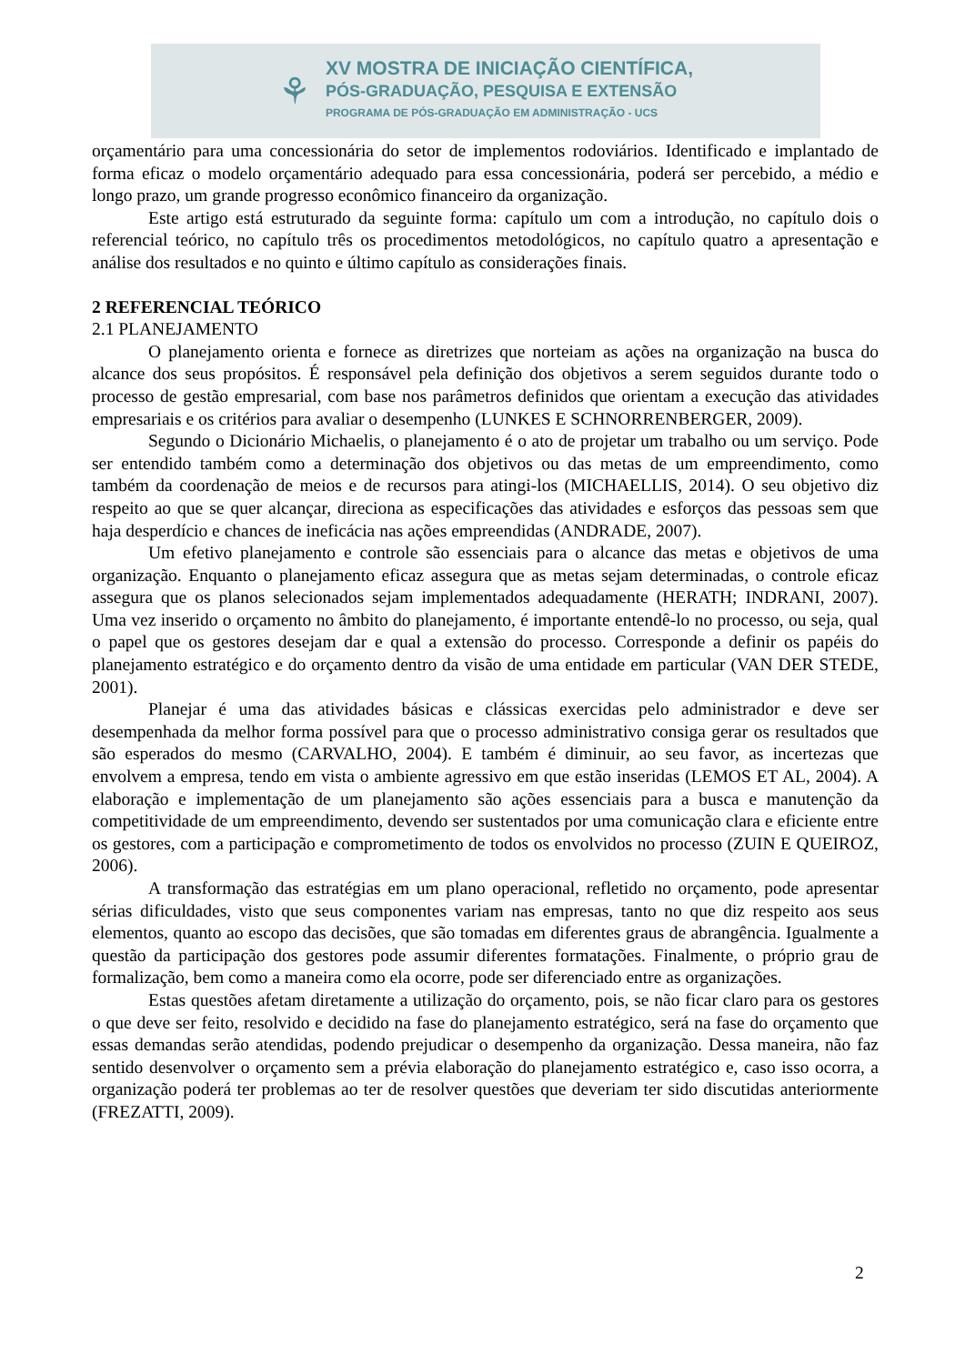⚘
XV MOSTRA DE INICIAÇÃO CIENTÍFICA,
PÓS-GRADUAÇÃO, PESQUISA E EXTENSÃO
PROGRAMA DE PÓS-GRADUAÇÃO EM ADMINISTRAÇÃO - UCS
orçamentário para uma concessionária do setor de implementos rodoviários. Identificado e implantado de forma eficaz o modelo orçamentário adequado para essa concessionária, poderá ser percebido, a médio e longo prazo, um grande progresso econômico financeiro da organização.
Este artigo está estruturado da seguinte forma: capítulo um com a introdução, no capítulo dois o referencial teórico, no capítulo três os procedimentos metodológicos, no capítulo quatro a apresentação e análise dos resultados e no quinto e último capítulo as considerações finais.
2 REFERENCIAL TEÓRICO
2.1 PLANEJAMENTO
O planejamento orienta e fornece as diretrizes que norteiam as ações na organização na busca do alcance dos seus propósitos. É responsável pela definição dos objetivos a serem seguidos durante todo o processo de gestão empresarial, com base nos parâmetros definidos que orientam a execução das atividades empresariais e os critérios para avaliar o desempenho (LUNKES E SCHNORRENBERGER, 2009).
Segundo o Dicionário Michaelis, o planejamento é o ato de projetar um trabalho ou um serviço. Pode ser entendido também como a determinação dos objetivos ou das metas de um empreendimento, como também da coordenação de meios e de recursos para atingi-los (MICHAELLIS, 2014). O seu objetivo diz respeito ao que se quer alcançar, direciona as especificações das atividades e esforços das pessoas sem que haja desperdício e chances de ineficácia nas ações empreendidas (ANDRADE, 2007).
Um efetivo planejamento e controle são essenciais para o alcance das metas e objetivos de uma organização. Enquanto o planejamento eficaz assegura que as metas sejam determinadas, o controle eficaz assegura que os planos selecionados sejam implementados adequadamente (HERATH; INDRANI, 2007). Uma vez inserido o orçamento no âmbito do planejamento, é importante entendê-lo no processo, ou seja, qual o papel que os gestores desejam dar e qual a extensão do processo. Corresponde a definir os papéis do planejamento estratégico e do orçamento dentro da visão de uma entidade em particular (VAN DER STEDE, 2001).
Planejar é uma das atividades básicas e clássicas exercidas pelo administrador e deve ser desempenhada da melhor forma possível para que o processo administrativo consiga gerar os resultados que são esperados do mesmo (CARVALHO, 2004). E também é diminuir, ao seu favor, as incertezas que envolvem a empresa, tendo em vista o ambiente agressivo em que estão inseridas (LEMOS ET AL, 2004). A elaboração e implementação de um planejamento são ações essenciais para a busca e manutenção da competitividade de um empreendimento, devendo ser sustentados por uma comunicação clara e eficiente entre os gestores, com a participação e comprometimento de todos os envolvidos no processo (ZUIN E QUEIROZ, 2006).
A transformação das estratégias em um plano operacional, refletido no orçamento, pode apresentar sérias dificuldades, visto que seus componentes variam nas empresas, tanto no que diz respeito aos seus elementos, quanto ao escopo das decisões, que são tomadas em diferentes graus de abrangência. Igualmente a questão da participação dos gestores pode assumir diferentes formatações. Finalmente, o próprio grau de formalização, bem como a maneira como ela ocorre, pode ser diferenciado entre as organizações.
Estas questões afetam diretamente a utilização do orçamento, pois, se não ficar claro para os gestores o que deve ser feito, resolvido e decidido na fase do planejamento estratégico, será na fase do orçamento que essas demandas serão atendidas, podendo prejudicar o desempenho da organização. Dessa maneira, não faz sentido desenvolver o orçamento sem a prévia elaboração do planejamento estratégico e, caso isso ocorra, a organização poderá ter problemas ao ter de resolver questões que deveriam ter sido discutidas anteriormente (FREZATTI, 2009).
2